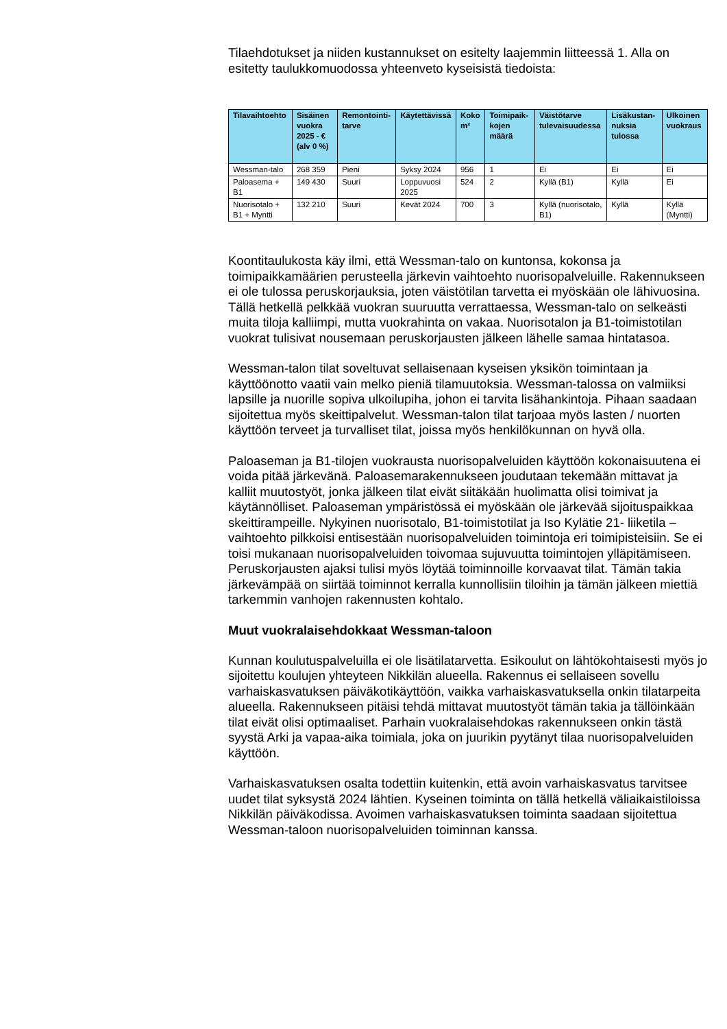Tilaehdotukset ja niiden kustannukset on esitelty laajemmin liitteessä 1. Alla on esitetty taulukkomuodossa yhteenveto kyseisistä tiedoista:
| Tilavaihtoehto | Sisäinen vuokra 2025 - € (alv 0 %) | Remontointi-tarve | Käytettävissä | Koko m² | Toimipaik-kojen määrä | Väistötarve tulevaisuudessa | Lisäkustan-nuksia tulossa | Ulkoinen vuokraus |
| --- | --- | --- | --- | --- | --- | --- | --- | --- |
| Wessman-talo | 268 359 | Pieni | Syksy 2024 | 956 | 1 | Ei | Ei | Ei |
| Paloasema + B1 | 149 430 | Suuri | Loppuvuosi 2025 | 524 | 2 | Kyllä (B1) | Kyllä | Ei |
| Nuorisotalo + B1 + Myntti | 132 210 | Suuri | Kevät 2024 | 700 | 3 | Kyllä (nuorisotalo, B1) | Kyllä | Kyllä (Myntti) |
Koontitaulukosta käy ilmi, että Wessman-talo on kuntonsa, kokonsa ja toimipaikkamäärien perusteella järkevin vaihtoehto nuorisopalveluille. Rakennukseen ei ole tulossa peruskorjauksia, joten väistötilan tarvetta ei myöskään ole lähivuosina. Tällä hetkellä pelkkää vuokran suuruutta verrattaessa, Wessman-talo on selkeästi muita tiloja kalliimpi, mutta vuokrahinta on vakaa. Nuorisotalon ja B1-toimistotilan vuokrat tulisivat nousemaan peruskorjausten jälkeen lähelle samaa hintatasoa.
Wessman-talon tilat soveltuvat sellaisenaan kyseisen yksikön toimintaan ja käyttöönotto vaatii vain melko pieniä tilamuutoksia. Wessman-talossa on valmiiksi lapsille ja nuorille sopiva ulkoilupiha, johon ei tarvita lisähankintoja. Pihaan saadaan sijoitettua myös skeittipalvelut. Wessman-talon tilat tarjoaa myös lasten / nuorten käyttöön terveet ja turvalliset tilat, joissa myös henkilökunnan on hyvä olla.
Paloaseman ja B1-tilojen vuokrausta nuorisopalveluiden käyttöön kokonaisuutena ei voida pitää järkevänä. Paloasemarakennukseen joudutaan tekemään mittavat ja kalliit muutostyöt, jonka jälkeen tilat eivät siitäkään huolimatta olisi toimivat ja käytännölliset. Paloaseman ympäristössä ei myöskään ole järkevää sijoituspaikkaa skeittirampeille. Nykyinen nuorisotalo, B1-toimistotilat ja Iso Kylätie 21- liiketila – vaihtoehto pilkkoisi entisestään nuorisopalveluiden toimintoja eri toimipisteisiin. Se ei toisi mukanaan nuorisopalveluiden toivomaa sujuvuutta toimintojen ylläpitämiseen. Peruskorjausten ajaksi tulisi myös löytää toiminnoille korvaavat tilat. Tämän takia järkevämpää on siirtää toiminnot kerralla kunnollisiin tiloihin ja tämän jälkeen miettiä tarkemmin vanhojen rakennusten kohtalo.
Muut vuokralaisehdokkaat Wessman-taloon
Kunnan koulutuspalveluilla ei ole lisätilatarvetta. Esikoulut on lähtökohtaisesti myös jo sijoitettu koulujen yhteyteen Nikkilän alueella. Rakennus ei sellaiseen sovellu varhaiskasvatuksen päiväkotikäyttöön, vaikka varhaiskasvatuksella onkin tilatarpeita alueella. Rakennukseen pitäisi tehdä mittavat muutostyöt tämän takia ja tällöinkään tilat eivät olisi optimaaliset. Parhain vuokralaisehdokas rakennukseen onkin tästä syystä Arki ja vapaa-aika toimiala, joka on juurikin pyytänyt tilaa nuorisopalveluiden käyttöön.
Varhaiskasvatuksen osalta todettiin kuitenkin, että avoin varhaiskasvatus tarvitsee uudet tilat syksystä 2024 lähtien. Kyseinen toiminta on tällä hetkellä väliaikaistiloissa Nikkilän päiväkodissa. Avoimen varhaiskasvatuksen toiminta saadaan sijoitettua Wessman-taloon nuorisopalveluiden toiminnan kanssa.